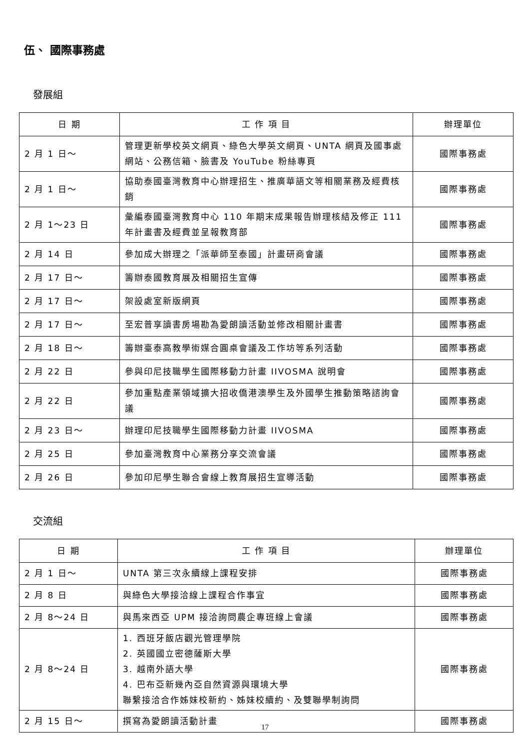伍、 國際事務處
發展組
| 日 期 | 工 作 項 目 | 辦理單位 |
| --- | --- | --- |
| 2 月 1 日～ | 管理更新學校英文網頁、綠色大學英文網頁、UNTA 網頁及國事處網站、公務信箱、臉書及 YouTube 粉絲專頁 | 國際事務處 |
| 2 月 1 日～ | 協助泰國臺灣教育中心辦理招生、推廣華語文等相關業務及經費核銷 | 國際事務處 |
| 2 月 1～23 日 | 彙編泰國臺灣教育中心 110 年期末成果報告辦理核結及修正 111 年計畫書及經費並呈報教育部 | 國際事務處 |
| 2 月 14 日 | 參加成大辦理之「派華師至泰國」計畫研商會議 | 國際事務處 |
| 2 月 17 日～ | 籌辦泰國教育展及相關招生宣傳 | 國際事務處 |
| 2 月 17 日～ | 架設處室新版網頁 | 國際事務處 |
| 2 月 17 日～ | 至宏普享讀書房場勘為愛朗讀活動並修改相關計畫書 | 國際事務處 |
| 2 月 18 日～ | 籌辦臺泰高教學術媒合圓桌會議及工作坊等系列活動 | 國際事務處 |
| 2 月 22 日 | 參與印尼技職學生國際移動力計畫 IIVOSMA 說明會 | 國際事務處 |
| 2 月 22 日 | 參加重點產業領域擴大招收僑港澳學生及外國學生推動策略諮詢會議 | 國際事務處 |
| 2 月 23 日～ | 辦理印尼技職學生國際移動力計畫 IIVOSMA | 國際事務處 |
| 2 月 25 日 | 參加臺灣教育中心業務分享交流會議 | 國際事務處 |
| 2 月 26 日 | 參加印尼學生聯合會線上教育展招生宣導活動 | 國際事務處 |
交流組
| 日 期 | 工 作 項 目 | 辦理單位 |
| --- | --- | --- |
| 2 月 1 日～ | UNTA 第三次永續線上課程安排 | 國際事務處 |
| 2 月 8 日 | 與綠色大學接洽線上課程合作事宜 | 國際事務處 |
| 2 月 8～24 日 | 與馬來西亞 UPM 接洽詢問農企專班線上會議 | 國際事務處 |
| 2 月 8～24 日 | 1. 西班牙飯店觀光管理學院 2. 英國國立密德薩斯大學 3. 越南外語大學 4. 巴布亞新幾內亞自然資源與環境大學 聯繫接洽合作姊妹校新約、姊妹校續約、及雙聯學制詢問 | 國際事務處 |
| 2 月 15 日～ | 撰寫為愛朗讀活動計畫 | 國際事務處 |
17